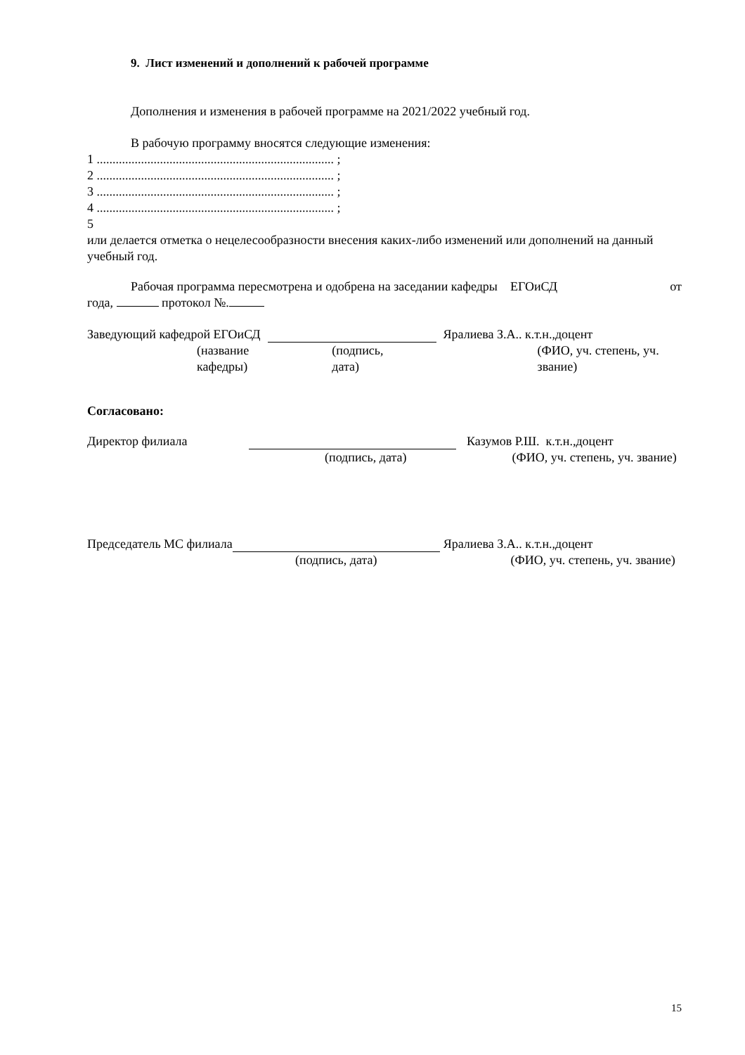9. Лист изменений и дополнений к рабочей программе
Дополнения и изменения в рабочей программе на 2021/2022 учебный год.
В рабочую программу вносятся следующие изменения:
1 ........................................................................... ;
2 ........................................................................... ;
3 ........................................................................... ;
4 ........................................................................... ;
5
или делается отметка о нецелесообразности внесения каких-либо изменений или дополнений на данный учебный год.
Рабочая программа пересмотрена и одобрена на заседании кафедры ЕГОиСД от
года, протокол №.
Заведующий кафедрой ЕГОиСД Яралиева З.А.. к.т.н.,доцент
(название кафедры) (подпись, дата) (ФИО, уч. степень, уч. звание)
Согласовано:
Директор филиала Казумов Р.Ш. к.т.н.,доцент
(подпись, дата) (ФИО, уч. степень, уч. звание)
Председатель МС филиала Яралиева З.А.. к.т.н.,доцент
(подпись, дата) (ФИО, уч. степень, уч. звание)
15